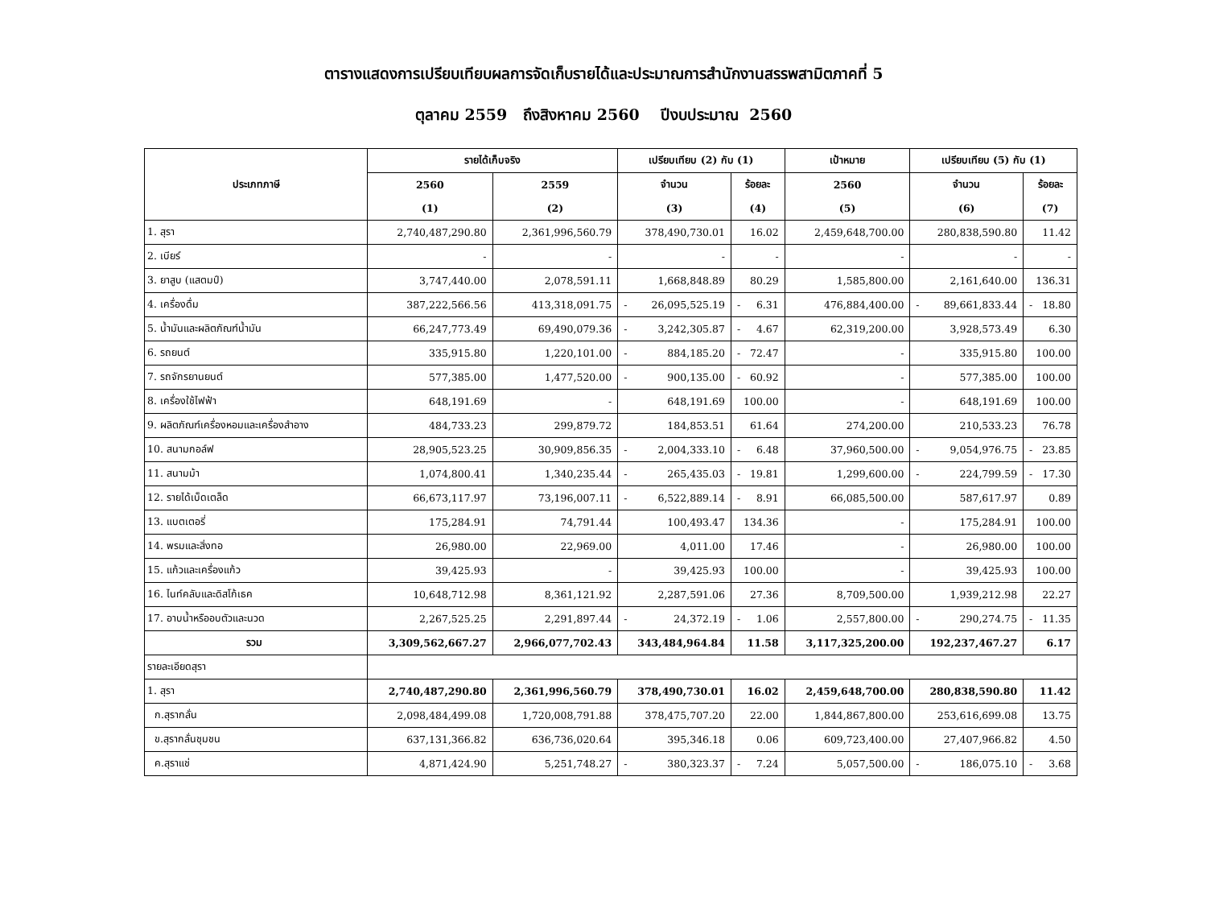ตารางแสดงการเปรียบเทียบผลการจัดเก็บรายได้และประมาณการสำนักงานสรรพสามิตภาคที่ 5
ตุลาคม 2559 ถึงสิงหาคม 2560 ปีงบประมาณ 2560
| ประเภทภาษี | รายได้เก็บจริง | | เปรียบเทียบ (2) กับ (1) | | เป้าหมาย | เปรียบเทียบ (5) กับ (1) | |
| --- | --- | --- | --- | --- | --- | --- | --- |
| | 2560 | 2559 | จำนวน | ร้อยละ | 2560 | จำนวน | ร้อยละ |
| | (1) | (2) | (3) | (4) | (5) | (6) | (7) |
| 1. สุรา | 2,740,487,290.80 | 2,361,996,560.79 | 378,490,730.01 | 16.02 | 2,459,648,700.00 | 280,838,590.80 | 11.42 |
| 2. เบียร์ | - | - | - | - | - | - | - |
| 3. ยาสูบ (แสตมป์) | 3,747,440.00 | 2,078,591.11 | 1,668,848.89 | 80.29 | 1,585,800.00 | 2,161,640.00 | 136.31 |
| 4. เครื่องดื่ม | 387,222,566.56 | 413,318,091.75 | - 26,095,525.19 | - 6.31 | 476,884,400.00 | - 89,661,833.44 | - 18.80 |
| 5. น้ำมันและผลิตภัณฑ์น้ำมัน | 66,247,773.49 | 69,490,079.36 | - 3,242,305.87 | - 4.67 | 62,319,200.00 | 3,928,573.49 | 6.30 |
| 6. รถยนต์ | 335,915.80 | 1,220,101.00 | - 884,185.20 | - 72.47 | - | 335,915.80 | 100.00 |
| 7. รถจักรยานยนต์ | 577,385.00 | 1,477,520.00 | - 900,135.00 | - 60.92 | - | 577,385.00 | 100.00 |
| 8. เครื่องใช้ไฟฟ้า | 648,191.69 | - | 648,191.69 | 100.00 | - | 648,191.69 | 100.00 |
| 9. ผลิตภัณฑ์เครื่องหอมและเครื่องสำอาง | 484,733.23 | 299,879.72 | 184,853.51 | 61.64 | 274,200.00 | 210,533.23 | 76.78 |
| 10. สนามกอล์ฟ | 28,905,523.25 | 30,909,856.35 | - 2,004,333.10 | - 6.48 | 37,960,500.00 | - 9,054,976.75 | - 23.85 |
| 11. สนามม้า | 1,074,800.41 | 1,340,235.44 | - 265,435.03 | - 19.81 | 1,299,600.00 | - 224,799.59 | - 17.30 |
| 12. รายได้เบ็ดเตล็ด | 66,673,117.97 | 73,196,007.11 | - 6,522,889.14 | - 8.91 | 66,085,500.00 | 587,617.97 | 0.89 |
| 13. แบตเตอรี่ | 175,284.91 | 74,791.44 | 100,493.47 | 134.36 | - | 175,284.91 | 100.00 |
| 14. พรมและสิ่งทอ | 26,980.00 | 22,969.00 | 4,011.00 | 17.46 | - | 26,980.00 | 100.00 |
| 15. แก้วและเครื่องแก้ว | 39,425.93 | - | 39,425.93 | 100.00 | - | 39,425.93 | 100.00 |
| 16. ไนท์คลับและดิสโก้เธค | 10,648,712.98 | 8,361,121.92 | 2,287,591.06 | 27.36 | 8,709,500.00 | 1,939,212.98 | 22.27 |
| 17. อาบน้ำหรืออบตัวและนวด | 2,267,525.25 | 2,291,897.44 | - 24,372.19 | - 1.06 | 2,557,800.00 | - 290,274.75 | - 11.35 |
| รวม | 3,309,562,667.27 | 2,966,077,702.43 | 343,484,964.84 | 11.58 | 3,117,325,200.00 | 192,237,467.27 | 6.17 |
| รายละเอียดสุรา | | | | | | | |
| 1. สุรา | 2,740,487,290.80 | 2,361,996,560.79 | 378,490,730.01 | 16.02 | 2,459,648,700.00 | 280,838,590.80 | 11.42 |
| ก.สุรากลั่น | 2,098,484,499.08 | 1,720,008,791.88 | 378,475,707.20 | 22.00 | 1,844,867,800.00 | 253,616,699.08 | 13.75 |
| ข.สุรากลั่นชุมชน | 637,131,366.82 | 636,736,020.64 | 395,346.18 | 0.06 | 609,723,400.00 | 27,407,966.82 | 4.50 |
| ค.สุราแช่ | 4,871,424.90 | 5,251,748.27 | - 380,323.37 | - 7.24 | 5,057,500.00 | - 186,075.10 | - 3.68 |